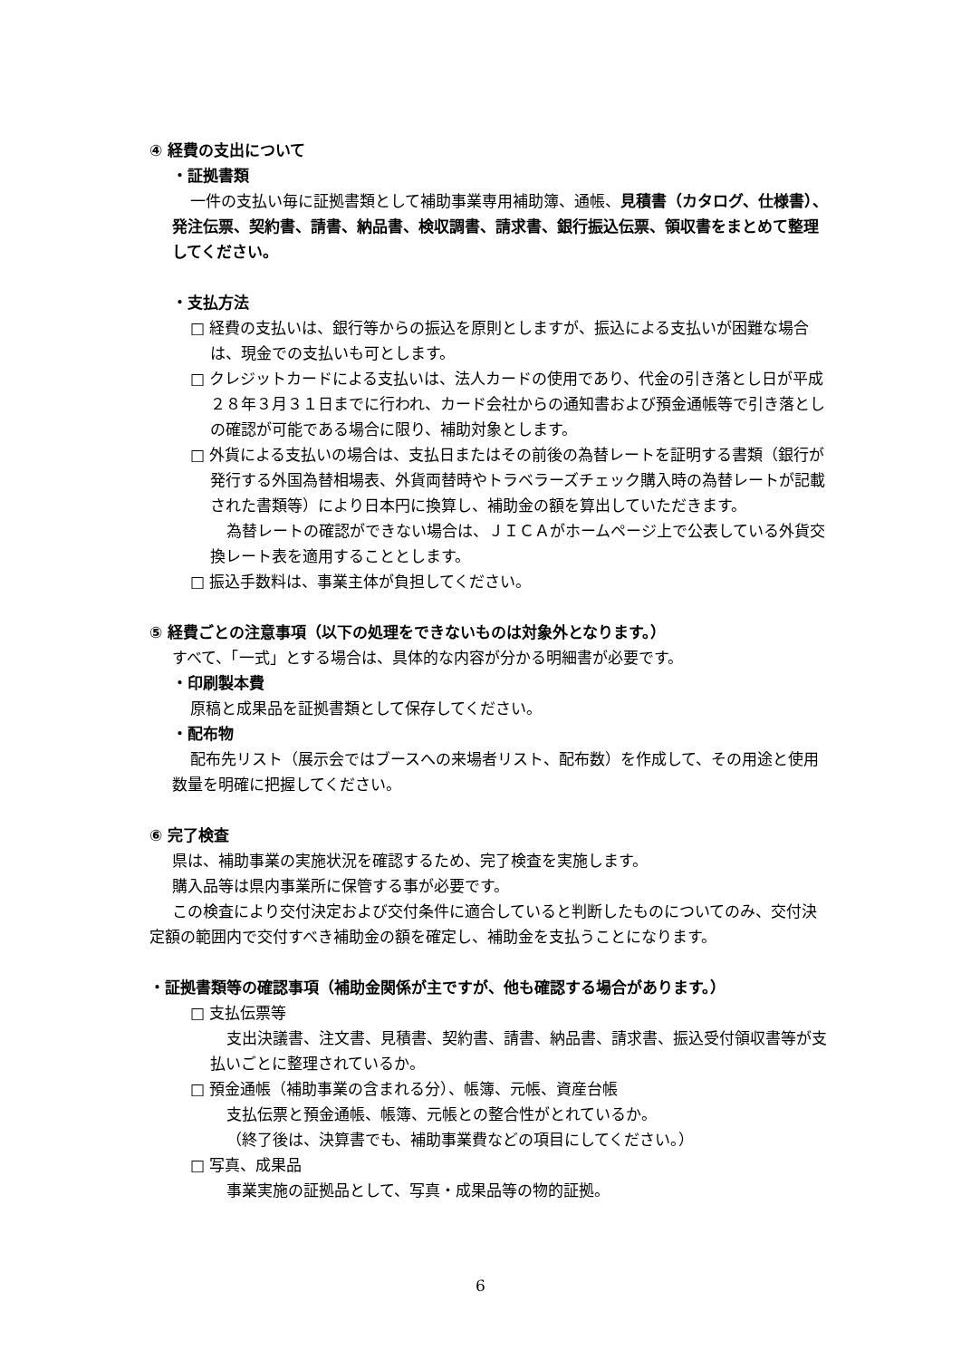④ 経費の支出について
・証拠書類
一件の支払い毎に証拠書類として補助事業専用補助簿、通帳、見積書（カタログ、仕様書）、発注伝票、契約書、請書、納品書、検収調書、請求書、銀行振込伝票、領収書をまとめて整理してください。
・支払方法
□ 経費の支払いは、銀行等からの振込を原則としますが、振込による支払いが困難な場合は、現金での支払いも可とします。
□ クレジットカードによる支払いは、法人カードの使用であり、代金の引き落とし日が平成２８年３月３１日までに行われ、カード会社からの通知書および預金通帳等で引き落としの確認が可能である場合に限り、補助対象とします。
□ 外貨による支払いの場合は、支払日またはその前後の為替レートを証明する書類（銀行が発行する外国為替相場表、外貨両替時やトラベラーズチェック購入時の為替レートが記載された書類等）により日本円に換算し、補助金の額を算出していただきます。
為替レートの確認ができない場合は、ＪＩＣＡがホームページ上で公表している外貨交換レート表を適用することとします。
□ 振込手数料は、事業主体が負担してください。
⑤ 経費ごとの注意事項（以下の処理をできないものは対象外となります。）
すべて、「一式」とする場合は、具体的な内容が分かる明細書が必要です。
・印刷製本費
原稿と成果品を証拠書類として保存してください。
・配布物
配布先リスト（展示会ではブースへの来場者リスト、配布数）を作成して、その用途と使用数量を明確に把握してください。
⑥ 完了検査
県は、補助事業の実施状況を確認するため、完了検査を実施します。
購入品等は県内事業所に保管する事が必要です。
この検査により交付決定および交付条件に適合していると判断したものについてのみ、交付決定額の範囲内で交付すべき補助金の額を確定し、補助金を支払うことになります。
・証拠書類等の確認事項（補助金関係が主ですが、他も確認する場合があります。）
□ 支払伝票等
支出決議書、注文書、見積書、契約書、請書、納品書、請求書、振込受付領収書等が支払いごとに整理されているか。
□ 預金通帳（補助事業の含まれる分）、帳簿、元帳、資産台帳
支払伝票と預金通帳、帳簿、元帳との整合性がとれているか。
（終了後は、決算書でも、補助事業費などの項目にしてください。）
□ 写真、成果品
事業実施の証拠品として、写真・成果品等の物的証拠。
6